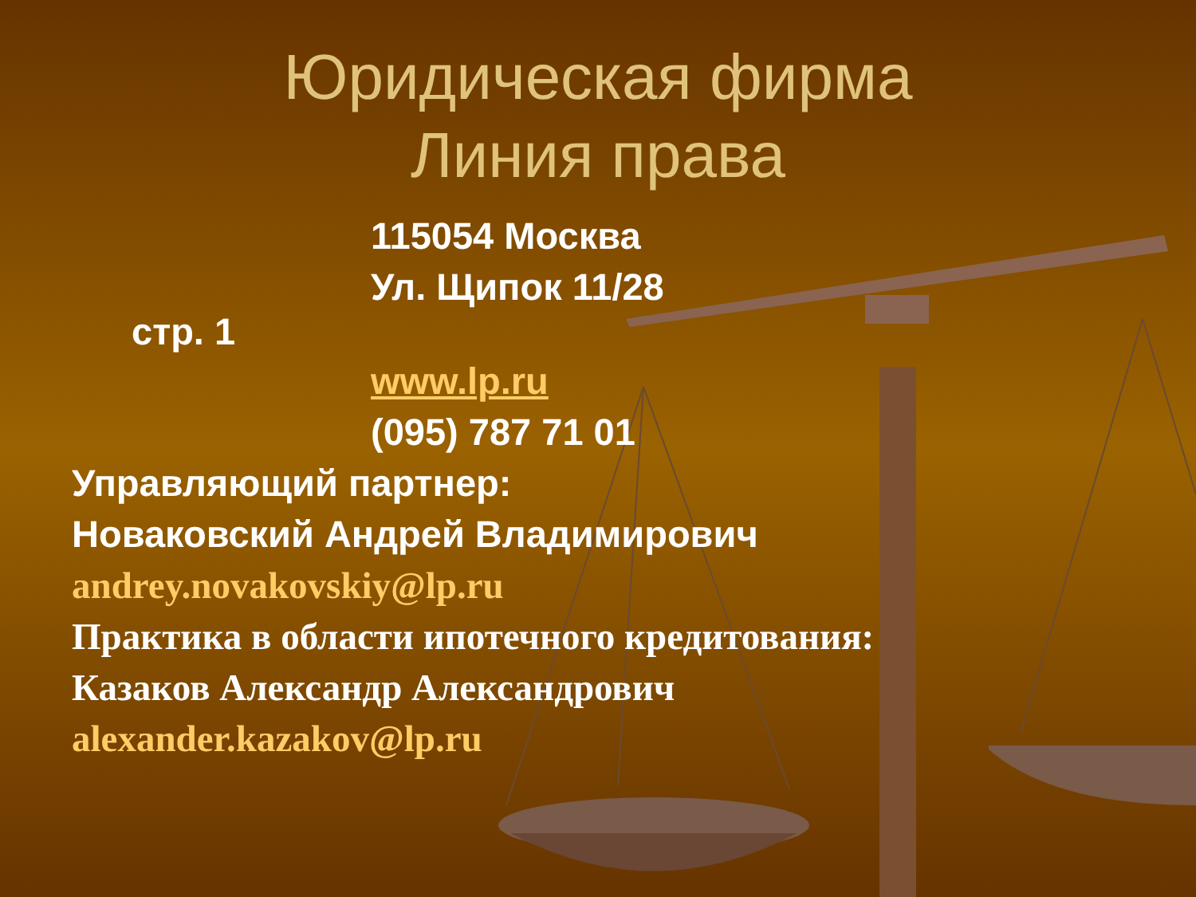Юридическая фирма
Линия права
115054 Москва
Ул. Щипок 11/28
стр. 1
www.lp.ru
(095) 787 71 01
Управляющий партнер:
Новаковский Андрей Владимирович
andrey.novakovskiy@lp.ru
Практика в области ипотечного кредитования:
Казаков Александр Александрович
alexander.kazakov@lp.ru